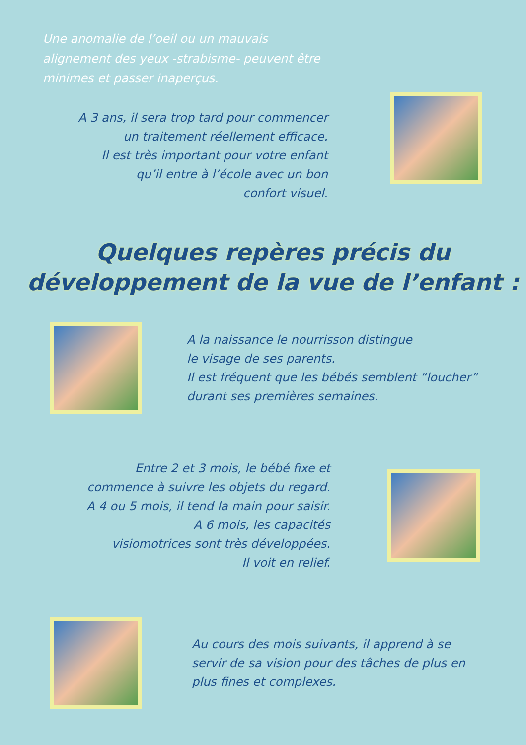Une anomalie de l’oeil ou un mauvais alignement des yeux -strabisme- peuvent être minimes et passer inaperçus.
A 3 ans, il sera trop tard pour commencer
un traitement réellement efficace.
Il est très important pour votre enfant
qu’il entre à l’école avec un bon
confort visuel.
Quelques repères précis du
développement de la vue de l’enfant :
A la naissance le nourrisson distingue
le visage de ses parents.
Il est fréquent que les bébés semblent “loucher”
durant ses premières semaines.
Entre 2 et 3 mois, le bébé fixe et
commence à suivre les objets du regard.
A 4 ou 5 mois, il tend la main pour saisir.
A 6 mois, les capacités
visiomotrices sont très développées.
Il voit en relief.
Au cours des mois suivants, il apprend à se
servir de sa vision pour des tâches de plus en
plus fines et complexes.